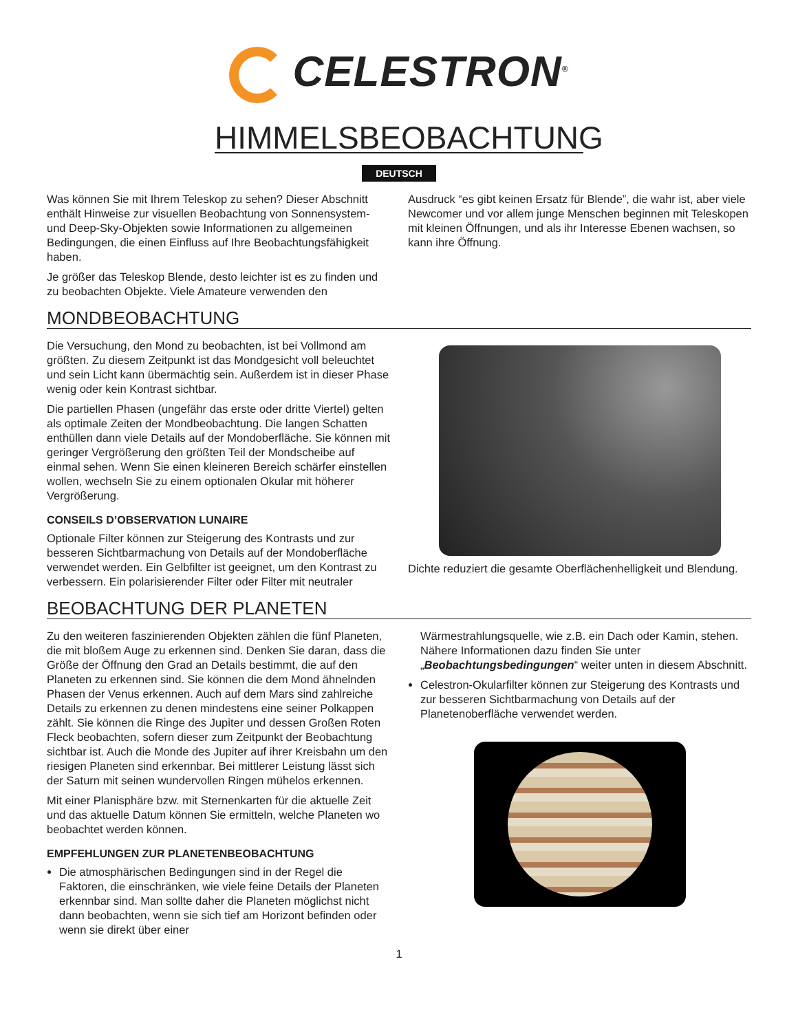CELESTRON<sup>®</sup>
HIMMELSBEOBACHTUNG
DEUTSCH
Was können Sie mit Ihrem Teleskop zu sehen? Dieser Abschnitt enthält Hinweise zur visuellen Beobachtung von Sonnensystem- und Deep-Sky-Objekten sowie Informationen zu allgemeinen Bedingungen, die einen Einfluss auf Ihre Beobachtungsfähigkeit haben.
Je größer das Teleskop Blende, desto leichter ist es zu finden und zu beobachten Objekte. Viele Amateure verwenden den
Ausdruck “es gibt keinen Ersatz für Blende”, die wahr ist, aber viele Newcomer und vor allem junge Menschen beginnen mit Teleskopen mit kleinen Öffnungen, und als ihr Interesse Ebenen wachsen, so kann ihre Öffnung.
MONDBEOBACHTUNG
Die Versuchung, den Mond zu beobachten, ist bei Vollmond am größten. Zu diesem Zeitpunkt ist das Mondgesicht voll beleuchtet und sein Licht kann übermächtig sein. Außerdem ist in dieser Phase wenig oder kein Kontrast sichtbar.
Die partiellen Phasen (ungefähr das erste oder dritte Viertel) gelten als optimale Zeiten der Mondbeobachtung. Die langen Schatten enthüllen dann viele Details auf der Mondoberfläche. Sie können mit geringer Vergrößerung den größten Teil der Mondscheibe auf einmal sehen. Wenn Sie einen kleineren Bereich schärfer einstellen wollen, wechseln Sie zu einem optionalen Okular mit höherer Vergrößerung.
CONSEILS D’OBSERVATION LUNAIRE
Optionale Filter können zur Steigerung des Kontrasts und zur besseren Sichtbarmachung von Details auf der Mondoberfläche verwendet werden. Ein Gelbfilter ist geeignet, um den Kontrast zu verbessern. Ein polarisierender Filter oder Filter mit neutraler
Dichte reduziert die gesamte Oberflächenhelligkeit und Blendung.
BEOBACHTUNG DER PLANETEN
Zu den weiteren faszinierenden Objekten zählen die fünf Planeten, die mit bloßem Auge zu erkennen sind. Denken Sie daran, dass die Größe der Öffnung den Grad an Details bestimmt, die auf den Planeten zu erkennen sind. Sie können die dem Mond ähnelnden Phasen der Venus erkennen. Auch auf dem Mars sind zahlreiche Details zu erkennen zu denen mindestens eine seiner Polkappen zählt. Sie können die Ringe des Jupiter und dessen Großen Roten Fleck beobachten, sofern dieser zum Zeitpunkt der Beobachtung sichtbar ist. Auch die Monde des Jupiter auf ihrer Kreisbahn um den riesigen Planeten sind erkennbar. Bei mittlerer Leistung lässt sich der Saturn mit seinen wundervollen Ringen mühelos erkennen.
Mit einer Planisphäre bzw. mit Sternenkarten für die aktuelle Zeit und das aktuelle Datum können Sie ermitteln, welche Planeten wo beobachtet werden können.
EMPFEHLUNGEN ZUR PLANETENBEOBACHTUNG
Die atmosphärischen Bedingungen sind in der Regel die Faktoren, die einschränken, wie viele feine Details der Planeten erkennbar sind. Man sollte daher die Planeten möglichst nicht dann beobachten, wenn sie sich tief am Horizont befinden oder wenn sie direkt über einer
Wärmestrahlungsquelle, wie z.B. ein Dach oder Kamin, stehen. Nähere Informationen dazu finden Sie unter „Beobachtungsbedingungen“ weiter unten in diesem Abschnitt.
Celestron-Okularfilter können zur Steigerung des Kontrasts und zur besseren Sichtbarmachung von Details auf der Planetenoberfläche verwendet werden.
1